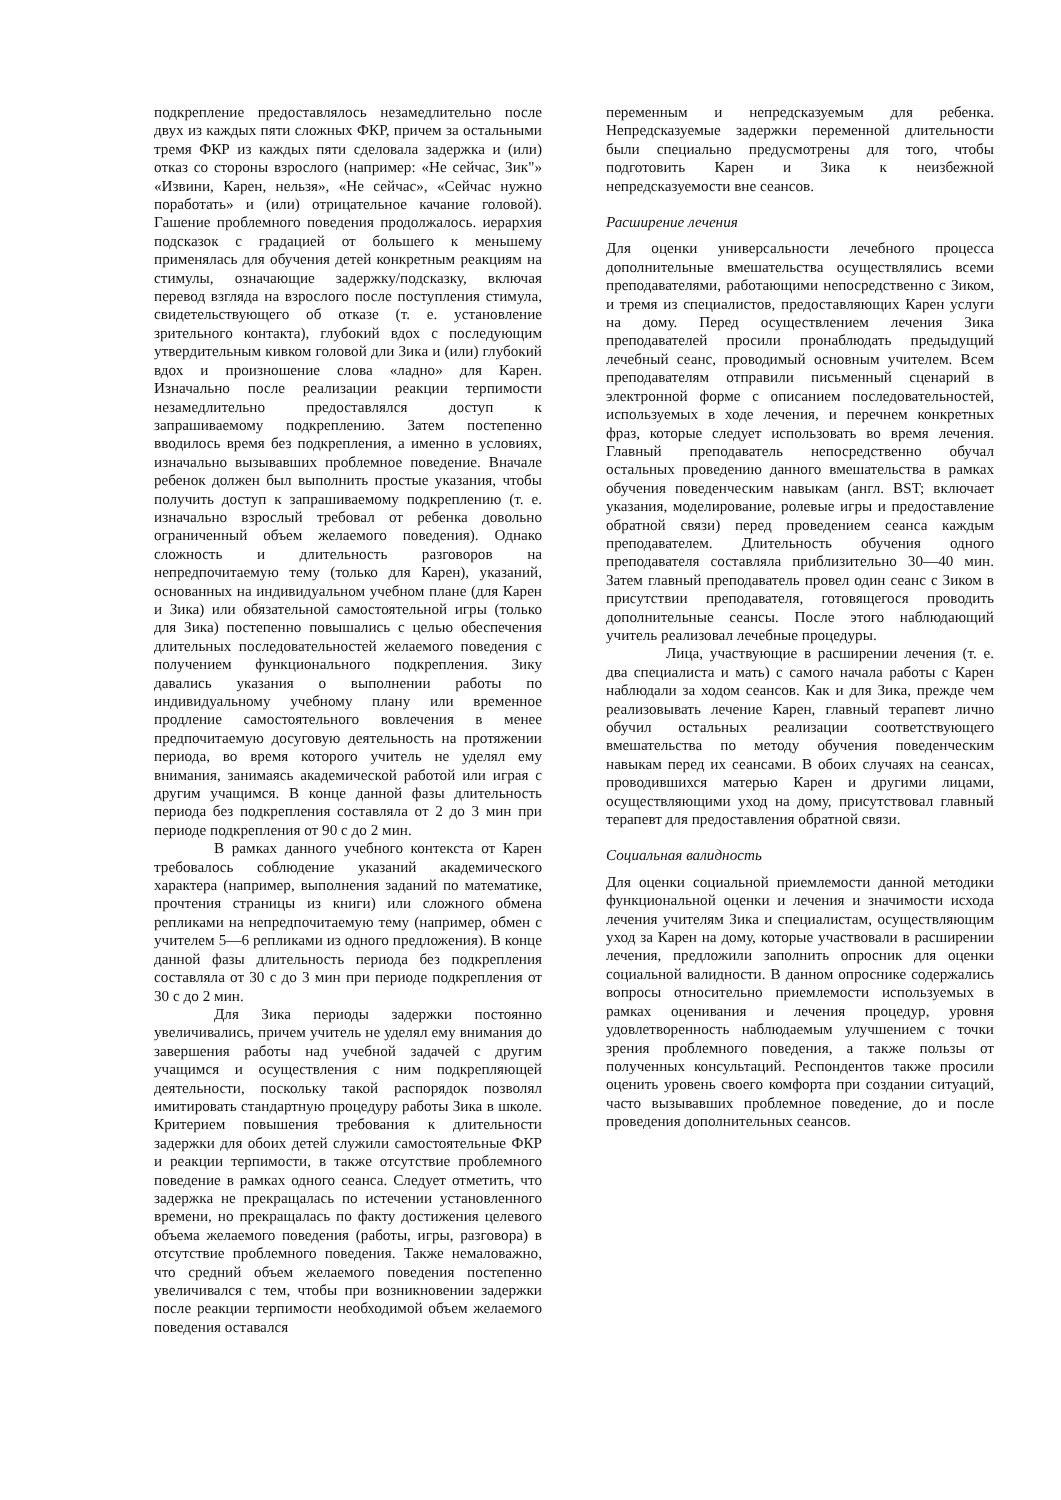подкрепление предоставлялось незамедлительно после двух из каждых пяти сложных ФКР, причем за остальными тремя ФКР из каждых пяти сделовала задержка и (или) отказ со стороны взрослого (например: «Не сейчас, Зик"» «Извини, Карен, нельзя», «Не сейчас», «Сейчас нужно поработать» и (или) отрицательное качание головой). Гашение проблемного поведения продолжалось. иерархия подсказок с градацией от большего к меньшему применялась для обучения детей конкретным реакциям на стимулы, означающие задержку/подсказку, включая перевод взгляда на взрослого после поступления стимула, свидетельствующего об отказе (т. е. установление зрительного контакта), глубокий вдох с последующим утвердительным кивком головой дли Зика и (или) глубокий вдох и произношение слова «ладно» для Карен. Изначально после реализации реакции терпимости незамедлительно предоставлялся доступ к запрашиваемому подкреплению. Затем постепенно вводилось время без подкрепления, а именно в условиях, изначально вызывавших проблемное поведение. Вначале ребенок должен был выполнить простые указания, чтобы получить доступ к запрашиваемому подкреплению (т. е. изначально взрослый требовал от ребенка довольно ограниченный объем желаемого поведения). Однако сложность и длительность разговоров на непредпочитаемую тему (только для Карен), указаний, основанных на индивидуальном учебном плане (для Карен и Зика) или обязательной самостоятельной игры (только для Зика) постепенно повышались с целью обеспечения длительных последовательностей желаемого поведения с получением функционального подкрепления. Зику давались указания о выполнении работы по индивидуальному учебному плану или временное продление самостоятельного вовлечения в менее предпочитаемую досуговую деятельность на протяжении периода, во время которого учитель не уделял ему внимания, занимаясь академической работой или играя с другим учащимся. В конце данной фазы длительность периода без подкрепления составляла от 2 до 3 мин при периоде подкрепления от 90 с до 2 мин.
В рамках данного учебного контекста от Карен требовалось соблюдение указаний академического характера (например, выполнения заданий по математике, прочтения страницы из книги) или сложного обмена репликами на непредпочитаемую тему (например, обмен с учителем 5—6 репликами из одного предложения). В конце данной фазы длительность периода без подкрепления составляла от 30 с до 3 мин при периоде подкрепления от 30 с до 2 мин.
Для Зика периоды задержки постоянно увеличивались, причем учитель не уделял ему внимания до завершения работы над учебной задачей с другим учащимся и осуществления с ним подкрепляющей деятельности, поскольку такой распорядок позволял имитировать стандартную процедуру работы Зика в школе. Критерием повышения требования к длительности задержки для обоих детей служили самостоятельные ФКР и реакции терпимости, в также отсутствие проблемного поведение в рамках одного сеанса. Следует отметить, что задержка не прекращалась по истечении установленного времени, но прекращалась по факту достижения целевого объема желаемого поведения (работы, игры, разговора) в отсутствие проблемного поведения. Также немаловажно, что средний объем желаемого поведения постепенно увеличивался с тем, чтобы при возникновении задержки после реакции терпимости необходимой объем желаемого поведения оставался
переменным и непредсказуемым для ребенка. Непредсказуемые задержки переменной длительности были специально предусмотрены для того, чтобы подготовить Карен и Зика к неизбежной непредсказуемости вне сеансов.
Расширение лечения
Для оценки универсальности лечебного процесса дополнительные вмешательства осуществлялись всеми преподавателями, работающими непосредственно с Зиком, и тремя из специалистов, предоставляющих Карен услуги на дому. Перед осуществлением лечения Зика преподавателей просили пронаблюдать предыдущий лечебный сеанс, проводимый основным учителем. Всем преподавателям отправили письменный сценарий в электронной форме с описанием последовательностей, используемых в ходе лечения, и перечнем конкретных фраз, которые следует использовать во время лечения. Главный преподаватель непосредственно обучал остальных проведению данного вмешательства в рамках обучения поведенческим навыкам (англ. BST; включает указания, моделирование, ролевые игры и предоставление обратной связи) перед проведением сеанса каждым преподавателем. Длительность обучения одного преподавателя составляла приблизительно 30—40 мин. Затем главный преподаватель провел один сеанс с Зиком в присутствии преподавателя, готовящегося проводить дополнительные сеансы. После этого наблюдающий учитель реализовал лечебные процедуры.
Лица, участвующие в расширении лечения (т. е. два специалиста и мать) с самого начала работы с Карен наблюдали за ходом сеансов. Как и для Зика, прежде чем реализовывать лечение Карен, главный терапевт лично обучил остальных реализации соответствующего вмешательства по методу обучения поведенческим навыкам перед их сеансами. В обоих случаях на сеансах, проводившихся матерью Карен и другими лицами, осуществляющими уход на дому, присутствовал главный терапевт для предоставления обратной связи.
Социальная валидность
Для оценки социальной приемлемости данной методики функциональной оценки и лечения и значимости исхода лечения учителям Зика и специалистам, осуществляющим уход за Карен на дому, которые участвовали в расширении лечения, предложили заполнить опросник для оценки социальной валидности. В данном опроснике содержались вопросы относительно приемлемости используемых в рамках оценивания и лечения процедур, уровня удовлетворенность наблюдаемым улучшением с точки зрения проблемного поведения, а также пользы от полученных консультаций. Респондентов также просили оценить уровень своего комфорта при создании ситуаций, часто вызывавших проблемное поведение, до и после проведения дополнительных сеансов.